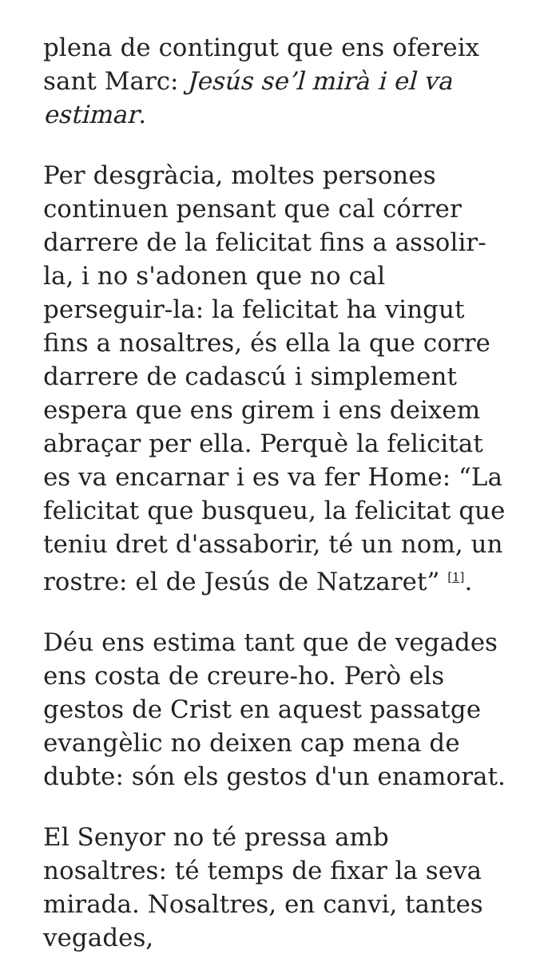plena de contingut que ens ofereix sant Marc: Jesús se’l mirà i el va estimar.
Per desgràcia, moltes persones continuen pensant que cal córrer darrere de la felicitat fins a assolir-la, i no s'adonen que no cal perseguir-la: la felicitat ha vingut fins a nosaltres, és ella la que corre darrere de cadascú i simplement espera que ens girem i ens deixem abraçar per ella. Perquè la felicitat es va encarnar i es va fer Home: “La felicitat que busqueu, la felicitat que teniu dret d'assaborir, té un nom, un rostre: el de Jesús de Natzaret” <sup>[1]</sup>.
Déu ens estima tant que de vegades ens costa de creure-ho. Però els gestos de Crist en aquest passatge evangèlic no deixen cap mena de dubte: són els gestos d'un enamorat.
El Senyor no té pressa amb nosaltres: té temps de fixar la seva mirada. Nosaltres, en canvi, tantes vegades,